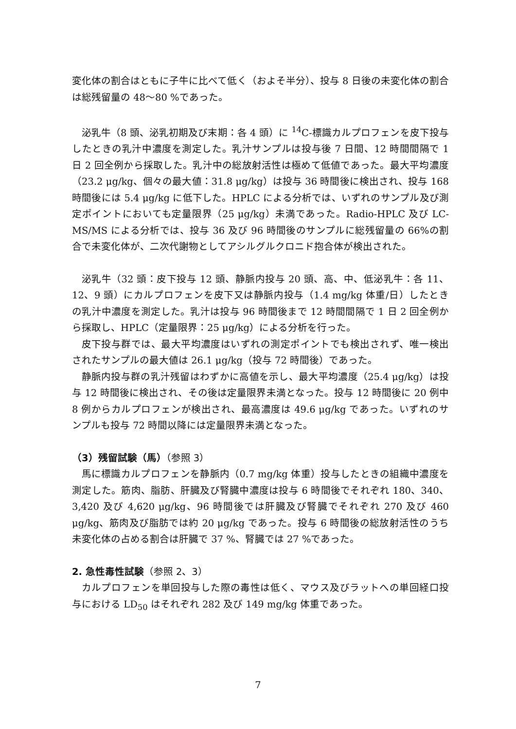変化体の割合はともに子牛に比べて低く（およそ半分）、投与 8 日後の未変化体の割合は総残留量の 48〜80 %であった。
泌乳牛（8 頭、泌乳初期及び末期：各 4 頭）に <sup>14</sup>C-標識カルプロフェンを皮下投与したときの乳汁中濃度を測定した。乳汁サンプルは投与後 7 日間、12 時間間隔で 1 日 2 回全例から採取した。乳汁中の総放射活性は極めて低値であった。最大平均濃度（23.2 μg/kg、個々の最大値：31.8 μg/kg）は投与 36 時間後に検出され、投与 168 時間後には 5.4 μg/kg に低下した。HPLC による分析では、いずれのサンプル及び測定ポイントにおいても定量限界（25 μg/kg）未満であった。Radio-HPLC 及び LC-MS/MS による分析では、投与 36 及び 96 時間後のサンプルに総残留量の 66%の割合で未変化体が、二次代謝物としてアシルグルクロニド抱合体が検出された。
泌乳牛（32 頭：皮下投与 12 頭、静脈内投与 20 頭、高、中、低泌乳牛：各 11、12、9 頭）にカルプロフェンを皮下又は静脈内投与（1.4 mg/kg 体重/日）したときの乳汁中濃度を測定した。乳汁は投与 96 時間後まで 12 時間間隔で 1 日 2 回全例から採取し、HPLC（定量限界：25 μg/kg）による分析を行った。
皮下投与群では、最大平均濃度はいずれの測定ポイントでも検出されず、唯一検出されたサンプルの最大値は 26.1 μg/kg（投与 72 時間後）であった。
静脈内投与群の乳汁残留はわずかに高値を示し、最大平均濃度（25.4 μg/kg）は投与 12 時間後に検出され、その後は定量限界未満となった。投与 12 時間後に 20 例中 8 例からカルプロフェンが検出され、最高濃度は 49.6 μg/kg であった。いずれのサンプルも投与 72 時間以降には定量限界未満となった。
（3）残留試験（馬）（参照 3）
馬に標識カルプロフェンを静脈内（0.7 mg/kg 体重）投与したときの組織中濃度を測定した。筋肉、脂肪、肝臓及び腎臓中濃度は投与 6 時間後でそれぞれ 180、340、3,420 及び 4,620 μg/kg、96 時間後では肝臓及び腎臓でそれぞれ 270 及び 460 μg/kg、筋肉及び脂肪では約 20 μg/kg であった。投与 6 時間後の総放射活性のうち未変化体の占める割合は肝臓で 37 %、腎臓では 27 %であった。
2. 急性毒性試験（参照 2、3）
カルプロフェンを単回投与した際の毒性は低く、マウス及びラットへの単回経口投与における LD<sub>50</sub> はそれぞれ 282 及び 149 mg/kg 体重であった。
7